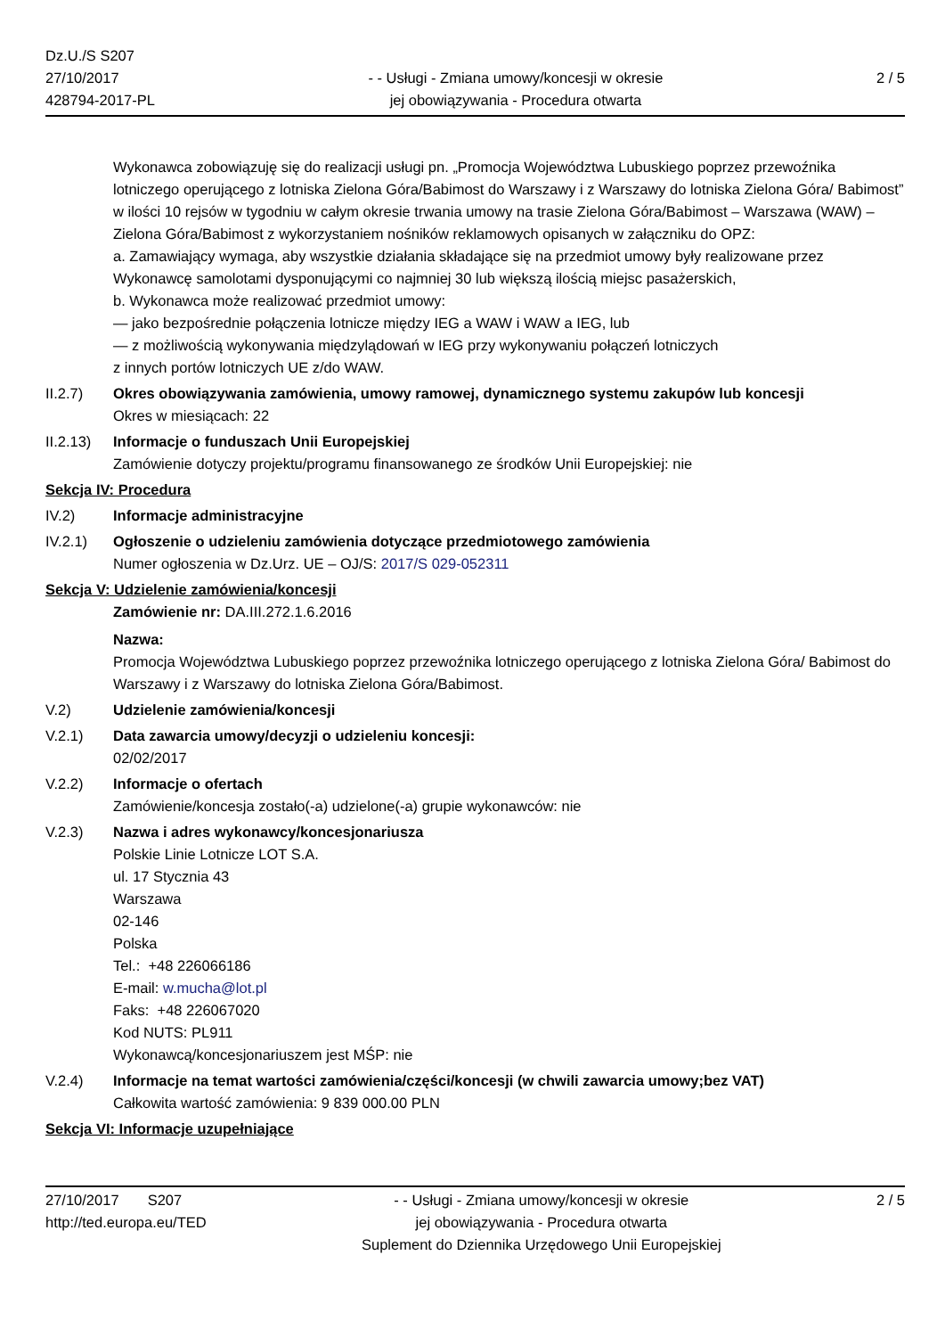Dz.U./S S207
27/10/2017
428794-2017-PL
- - Usługi - Zmiana umowy/koncesji w okresie
jej obowiązywania - Procedura otwarta
2 / 5
Wykonawca zobowiązuję się do realizacji usługi pn. „Promocja Województwa Lubuskiego poprzez przewoźnika lotniczego operującego z lotniska Zielona Góra/Babimost do Warszawy i z Warszawy do lotniska Zielona Góra/ Babimost” w ilości 10 rejsów w tygodniu w całym okresie trwania umowy na trasie Zielona Góra/Babimost – Warszawa (WAW) – Zielona Góra/Babimost z wykorzystaniem nośników reklamowych opisanych w załączniku do OPZ:
a. Zamawiający wymaga, aby wszystkie działania składające się na przedmiot umowy były realizowane przez Wykonawcę samolotami dysponującymi co najmniej 30 lub większą ilością miejsc pasażerskich,
b. Wykonawca może realizować przedmiot umowy:
— jako bezpośrednie połączenia lotnicze między IEG a WAW i WAW a IEG, lub
— z możliwością wykonywania międzylądowań w IEG przy wykonywaniu połączeń lotniczych
z innych portów lotniczych UE z/do WAW.
II.2.7) Okres obowiązywania zamówienia, umowy ramowej, dynamicznego systemu zakupów lub koncesji
Okres w miesiącach: 22
II.2.13)
Informacje o funduszach Unii Europejskiej
Zamówienie dotyczy projektu/programu finansowanego ze środków Unii Europejskiej: nie
Sekcja IV: Procedura
IV.2) Informacje administracyjne
IV.2.1) Ogłoszenie o udzieleniu zamówienia dotyczące przedmiotowego zamówienia
Numer ogłoszenia w Dz.Urz. UE – OJ/S: 2017/S 029-052311
Sekcja V: Udzielenie zamówienia/koncesji
Zamówienie nr: DA.III.272.1.6.2016
Nazwa:
Promocja Województwa Lubuskiego poprzez przewoźnika lotniczego operującego z lotniska Zielona Góra/ Babimost do Warszawy i z Warszawy do lotniska Zielona Góra/Babimost.
V.2) Udzielenie zamówienia/koncesji
V.2.1) Data zawarcia umowy/decyzji o udzieleniu koncesji:
02/02/2017
V.2.2) Informacje o ofertach
Zamówienie/koncesja zostało(-a) udzielone(-a) grupie wykonawców: nie
V.2.3) Nazwa i adres wykonawcy/koncesjonariusza
Polskie Linie Lotnicze LOT S.A.
ul. 17 Stycznia 43
Warszawa
02-146
Polska
Tel.: +48 226066186
E-mail: w.mucha@lot.pl
Faks: +48 226067020
Kod NUTS: PL911
Wykonawcą/koncesjonariuszem jest MŚP: nie
V.2.4) Informacje na temat wartości zamówienia/części/koncesji (w chwili zawarcia umowy;bez VAT)
Całkowita wartość zamówienia: 9 839 000.00 PLN
Sekcja VI: Informacje uzupełniające
27/10/2017 S207
http://ted.europa.eu/TED
- - Usługi - Zmiana umowy/koncesji w okresie
jej obowiązywania - Procedura otwarta
Suplement do Dziennika Urzędowego Unii Europejskiej
2 / 5